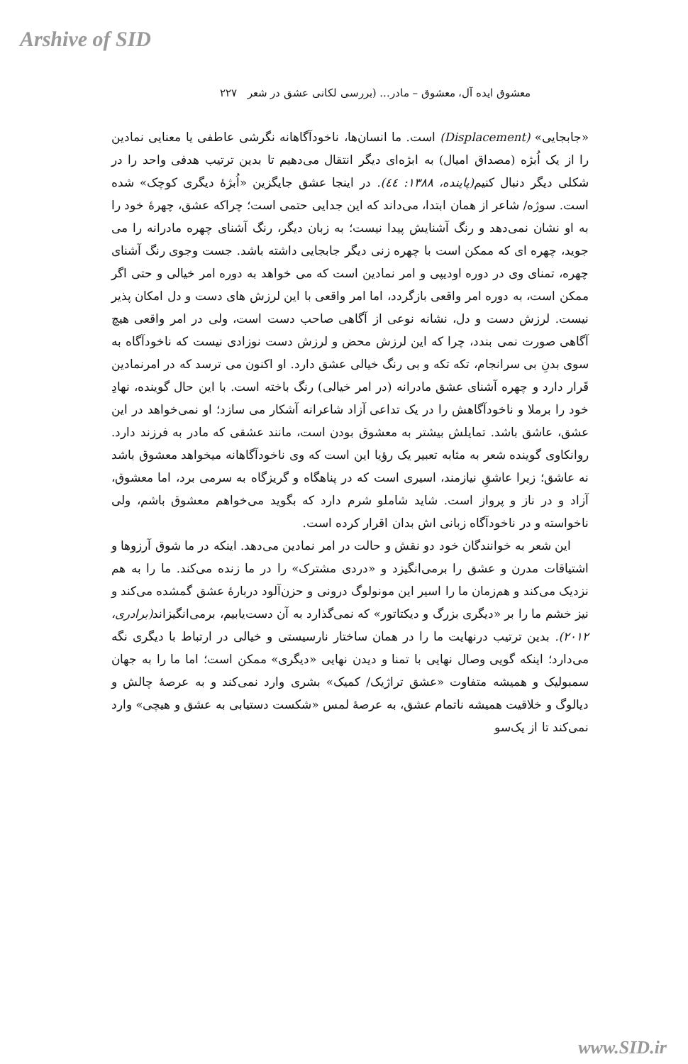Arshive of SID
معشوق ایده آل، معشوق – مادر... (بررسی لکانی عشق در شعر ۲۲۷
«جابجایی» (Displacement) است. ما انسان‌ها، ناخودآگاهانه نگرشی عاطفی یا معنایی نمادین را از یک اُبژه (مصداق امیال) به ابژه‌ای دیگر انتقال می‌دهیم تا بدین ترتیب هدفی واحد را در شکلی دیگر دنبال کنیم(پاینده، ۱۳۸۸: ٤٤). در اینجا عشق جایگزین «اُبژهٔ دیگری کوچک» شده است. سوژه/ شاعر از همان ابتدا، می‌داند که این جدایی حتمی است؛ چراکه عشق، چهرهٔ خود را به او نشان نمی‌دهد و رنگ آشنایش پیدا نیست؛ به زبان دیگر، رنگ آشنای چهره مادرانه را می جوید، چهره ای که ممکن است با چهره زنی دیگر جابجایی داشته باشد. جست وجوی رنگ آشنای چهره، تمنای وی در دوره اودیپی و امر نمادین است که می خواهد به دوره امر خیالی و حتی اگر ممکن است، به دوره امر واقعی بازگردد، اما امر واقعی با این لرزش های دست و دل امکان پذیر نیست. لرزش دست و دل، نشانه نوعی از آگاهی صاحب دست است، ولی در امر واقعی هیچ آگاهی صورت نمی بندد، چرا که این لرزش محض و لرزش دست نوزادی نیست که ناخودآگاه به سوی بدنِ بی سرانجام، تکه تکه و بی رنگ خیالی عشق دارد. او اکنون می ترسد که در امرنمادین قَرار دارد و چهره آشنای عشق مادرانه (در امر خیالی) رنگ باخته است. با این حال گوینده، نهادِ خود را برملا و ناخودآگاهش را در یک تداعی آزاد شاعرانه آشکار می سازد؛ او نمی‌خواهد در این عشق، عاشق باشد. تمایلش بیشتر به معشوق بودن است، مانند عشقی که مادر به فرزند دارد. روانکاوی گوینده شعر به مثابه تعبیر یک رؤیا این است که وی ناخودآگاهانه میخواهد معشوق باشد نه عاشق؛ زیرا عاشقِ نیازمند، اسیری است که در پناهگاه و گریزگاه به سرمی برد، اما معشوق، آزاد و در ناز و پرواز است. شاید شاملو شرم دارد که بگوید می‌خواهم معشوق باشم، ولی ناخواسته و در ناخودآگاه زبانی اش بدان اقرار کرده است.
این شعر به خوانندگان خود دو نقش و حالت در امر نمادین می‌دهد. اینکه در ما شوق آرزوها و اشتیاقات مدرن و عشق را برمی‌انگیزد و «دردی مشترک» را در ما زنده می‌کند. ما را به هم نزدیک می‌کند و هم‌زمان ما را اسیر این مونولوگ درونی و حزن‌آلود دربارهٔ عشق گمشده می‌کند و نیز خشم ما را بر «دیگری بزرگ و دیکتاتور» که نمی‌گذارد به آن دست‌یابیم، برمی‌انگیزاند(برادری، ۲۰۱۲). بدین ترتیب درنهایت ما را در همان ساختار نارسیستی و خیالی در ارتباط با دیگری نگه می‌دارد؛ اینکه گویی وصال نهایی با تمنا و دیدن نهایی «دیگری» ممکن است؛ اما ما را به جهان سمبولیک و همیشه متفاوت «عشق تراژیک/ کمیک» بشری وارد نمی‌کند و به عرصهٔ چالش و دیالوگ و خلاقیت همیشه ناتمام عشق، به عرصهٔ لمس «شکست دستیابی به عشق و هیچی» وارد نمی‌کند تا از یک‌سو
www.SID.ir